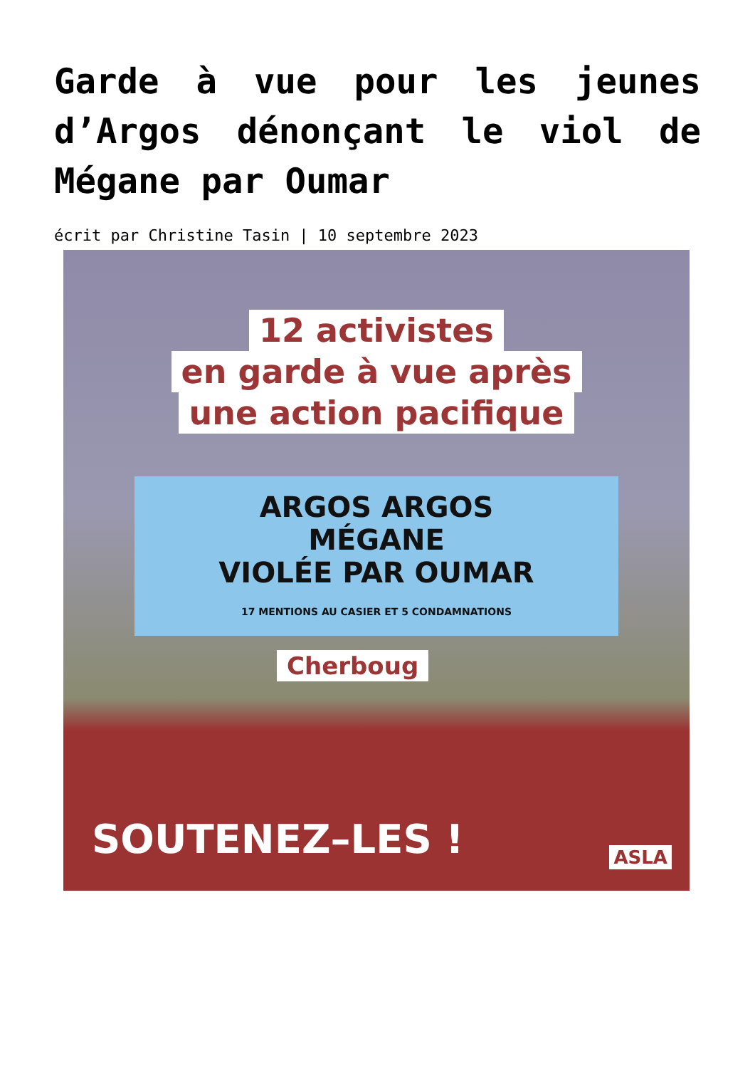Garde à vue pour les jeunes d’Argos dénonçant le viol de Mégane par Oumar
écrit par Christine Tasin | 10 septembre 2023
12 activistes
en garde à vue après
une action pacifique
ARGOS ARGOS
MÉGANE
VIOLÉE PAR OUMAR
17 MENTIONS AU CASIER ET 5 CONDAMNATIONS
Cherboug
SOUTENEZ–LES ! ASLA